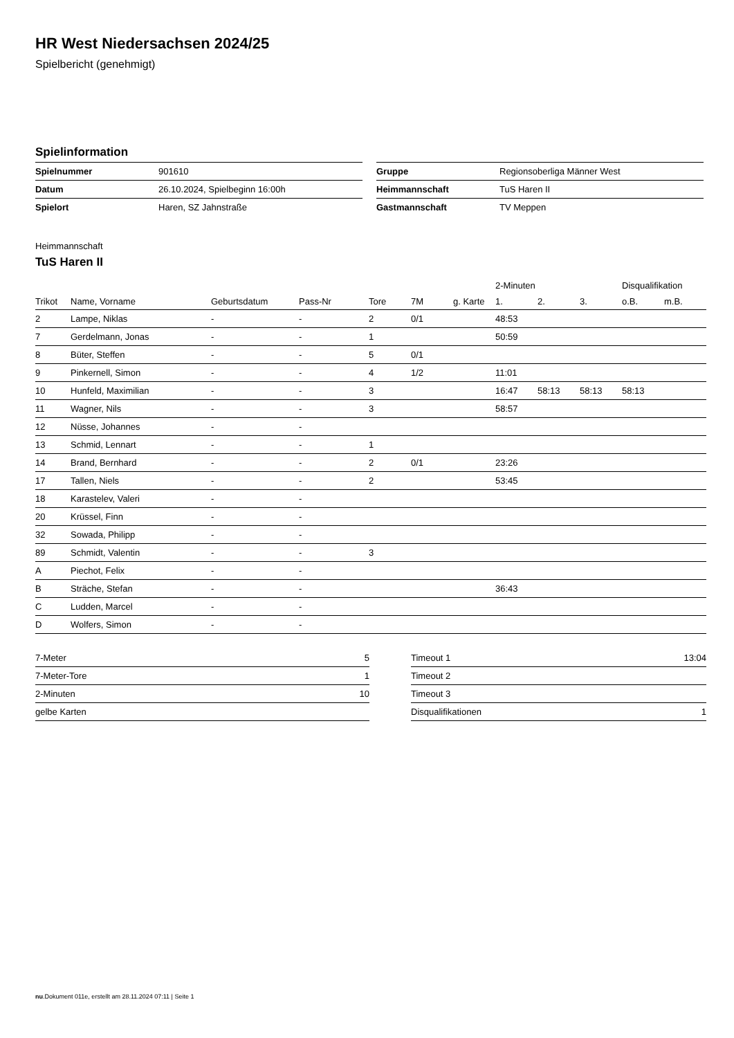HR West Niedersachsen 2024/25
Spielbericht (genehmigt)
Spielinformation
| Spielnummer | 901610 |
| Datum | 26.10.2024, Spielbeginn 16:00h |
| Spielort | Haren, SZ Jahnstraße |
| Gruppe | Regionsoberliga Männer West |
| Heimmannschaft | TuS Haren II |
| Gastmannschaft | TV Meppen |
Heimmannschaft
TuS Haren II
| | | | | | | | 2-Minuten | | | Disqualifikation | |
| --- | --- | --- | --- | --- | --- | --- | --- | --- | --- | --- | --- |
| Trikot | Name, Vorname | Geburtsdatum | Pass-Nr | Tore | 7M | g. Karte | 1. | 2. | 3. | o.B. | m.B. |
| 2 | Lampe, Niklas | - | - | 2 | 0/1 | | 48:53 | | | | |
| 7 | Gerdelmann, Jonas | - | - | 1 | | | 50:59 | | | | |
| 8 | Büter, Steffen | - | - | 5 | 0/1 | | | | | | |
| 9 | Pinkernell, Simon | - | - | 4 | 1/2 | | 11:01 | | | | |
| 10 | Hunfeld, Maximilian | - | - | 3 | | | 16:47 | 58:13 | 58:13 | 58:13 | |
| 11 | Wagner, Nils | - | - | 3 | | | 58:57 | | | | |
| 12 | Nüsse, Johannes | - | - | | | | | | | | |
| 13 | Schmid, Lennart | - | - | 1 | | | | | | | |
| 14 | Brand, Bernhard | - | - | 2 | 0/1 | | 23:26 | | | | |
| 17 | Tallen, Niels | - | - | 2 | | | 53:45 | | | | |
| 18 | Karastelev, Valeri | - | - | | | | | | | | |
| 20 | Krüssel, Finn | - | - | | | | | | | | |
| 32 | Sowada, Philipp | - | - | | | | | | | | |
| 89 | Schmidt, Valentin | - | - | 3 | | | | | | | |
| A | Piechot, Felix | - | - | | | | | | | | |
| B | Sträche, Stefan | - | - | | | | 36:43 | | | | |
| C | Ludden, Marcel | - | - | | | | | | | | |
| D | Wolfers, Simon | - | - | | | | | | | | |
| 7-Meter | 5 |
| 7-Meter-Tore | 1 |
| 2-Minuten | 10 |
| gelbe Karten | |
| Timeout 1 | 13:04 |
| Timeout 2 | |
| Timeout 3 | |
| Disqualifikationen | 1 |
nu.Dokument 011e, erstellt am 28.11.2024 07:11 | Seite 1